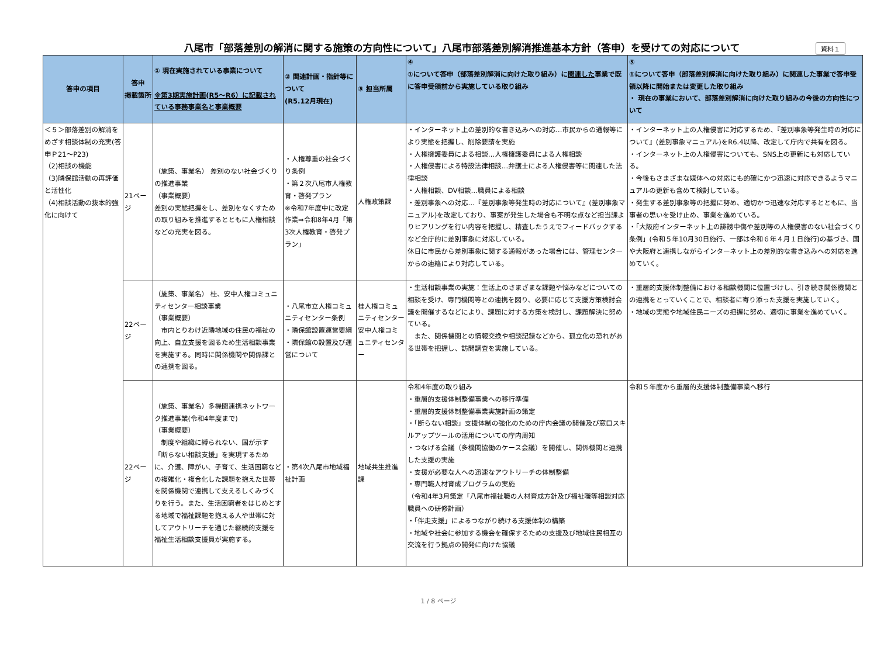八尾市「部落差別の解消に関する施策の方向性について」八尾市部落差別解消推進基本方針（答申）を受けての対応について 資料１
| 答申の項目 | 答申 掲載箇所 | ① 現在実施されている事業について ※第3期実施計画(R5～R6）に記載されている事務事業名と事業概要 | ② 関連計画・指針等について (R5.12月現在) | ③ 担当所属 | ④ ①について答申（部落差別解消に向けた取り組み）に 関連した 事業で既に答申受領前から実施している取り組み | ⑤ ①について答申（部落差別解消に向けた取り組み）に関連した事業で答申受領以降に開始または変更した取り組み ・ 現在の事業において、部落差別解消に向けた取り組みの今後の方向性について |
| --- | --- | --- | --- | --- | --- | --- |
| ＜５＞部落差別の解消をめざす相談体制の充実(答申Ｐ21～P23) （2)相談の機能 （3)隣保館活動の再評価と活性化 （4)相談活動の抜本的強化に向けて | 21ページ | （施策、事業名） 差別のない社会づくりの推進事業 （事業概要） 差別の実態把握をし、差別をなくすための取り組みを推進するとともに人権相談などの充実を図る。 | ・人権尊重の社会づくり条例 ・第２次八尾市人権教育・啓発プラン ※令和7年度中に改定作業⇒令和8年4月「第3次人権教育・啓発プラン」 | 人権政策課 | ・インターネット上の差別的な書き込みへの対応…市民からの通報等により実態を把握し、削除要請を実施 ・人権擁護委員による相談…人権擁護委員による人権相談 ・人権侵害による特設法律相談…弁護士による人権侵害等に関連した法律相談 ・人権相談、DV相談…職員による相談 ・差別事象への対応…『差別事象等発生時の対応について』(差別事象マニュアル)を改定しており、事案が発生した場合も不明な点など担当課よりヒアリングを行い内容を把握し、精査したうえでフィードバックするなど全庁的に差別事象に対応している。 休日に市民から差別事象に関する通報があった場合には、管理センターからの連絡により対応している。 | ・インターネット上の人権侵害に対応するため、『差別事象等発生時の対応について』(差別事象マニュアル)をR6.4以降、改定して庁内で共有を図る。 ・インターネット上の人権侵害についても、SNS上の更新にも対応している。 ・今後もさまざまな媒体への対応にも的確にかつ迅速に対応できるようマニュアルの更新も含めて検討している。 ・発生する差別事象等の把握に努め、適切かつ迅速な対応するとともに、当事者の思いを受け止め、事業を進めている。 ・「大阪府インターネット上の誹謗中傷や差別等の人権侵害のない社会づくり条例」(令和５年10月30日施行、一部は令和６年４月１日施行)の基づき、国や大阪府と連携しながらインターネット上の差別的な書き込みへの対応を進めていく。 |
| | 22ページ | （施策、事業名） 桂、安中人権コミュニティセンター相談事業 （事業概要） 市内とりわけ近隣地域の住民の福祉の向上、自立支援を図るため生活相談事業を実施する。同時に関係機関や関係課との連携を図る。 | ・八尾市立人権コミュニティセンター条例 ・隣保館設置運営要綱 ・隣保館の設置及び運営について | 桂人権コミュニティセンター 安中人権コミュニティセンター | ・生活相談事業の実施：生活上のさまざまな課題や悩みなどについての相談を受け、専門機関等との連携を図り、必要に応じて支援方策検討会議を開催するなどにより、課題に対する方策を検討し、課題解決に努めている。 また、関係機関との情報交換や相談記録などから、孤立化の恐れがある世帯を把握し、訪問調査を実施している。 | ・重層的支援体制整備における相談機関に位置づけし、引き続き関係機関との連携をとっていくことで、相談者に寄り添った支援を実施していく。 ・地域の実態や地域住民ニーズの把握に努め、適切に事業を進めていく。 |
| | 22ページ | （施策、事業名）多機関連携ネットワーク推進事業(令和4年度まで) （事業概要） 制度や組織に縛られない、国が示す「断らない相談支援」を実現するために、介護、障がい、子育て、生活困窮などの複雑化・複合化した課題を抱えた世帯を関係機関で連携して支えるしくみづくりを行う。また、生活困窮者をはじめとする地域で福祉課題を抱える人や世帯に対してアウトリーチを通じた継続的支援を福祉生活相談支援員が実施する。 | ・第4次八尾市地域福祉計画 | 地域共生推進課 | 令和4年度の取り組み ・重層的支援体制整備事業への移行準備 ・重層的支援体制整備事業実施計画の策定 ・「断らない相談」支援体制の強化のための庁内会議の開催及び窓口スキルアップツールの活用についての庁内周知 ・つなげる会議（多機関協働のケース会議）を開催し、関係機関と連携した支援の実施 ・支援が必要な人への迅速なアウトリーチの体制整備 ・専門職人材育成プログラムの実施 （令和4年3月策定「八尾市福祉職の人材育成方針及び福祉職等相談対応職員への研修計画） ・「伴走支援」によるつながり続ける支援体制の構築 ・地域や社会に参加する機会を確保するための支援及び地域住民相互の交流を行う拠点の開発に向けた協議 | 令和５年度から重層的支援体制整備事業へ移行 |
1 / 8 ページ